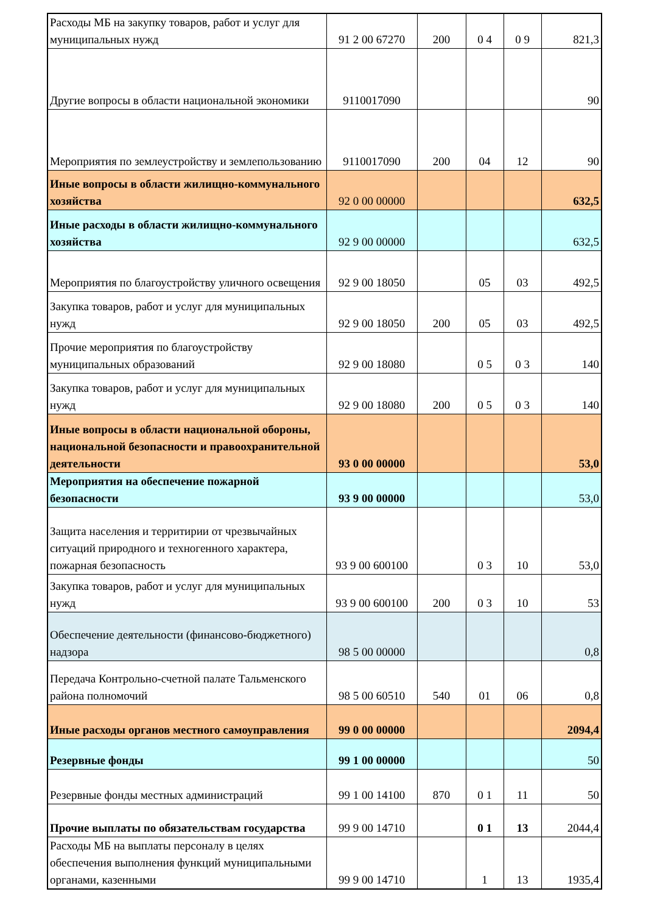| Расходы МБ на закупку товаров, работ и услуг для муниципальных нужд | 91 2 00 67270 | 200 | 0 4 | 0 9 | 821,3 |
| Другие вопросы в области национальной экономики | 9110017090 | | | | 90 |
| Мероприятия по землеустройству и землепользованию | 9110017090 | 200 | 04 | 12 | 90 |
| Иные вопросы в области жилищно-коммунального хозяйства | 92 0 00 00000 | | | | 632,5 |
| Иные расходы в области жилищно-коммунального хозяйства | 92 9 00 00000 | | | | 632,5 |
| Мероприятия по благоустройству уличного освещения | 92 9 00 18050 | | 05 | 03 | 492,5 |
| Закупка товаров, работ и услуг для муниципальных нужд | 92 9 00 18050 | 200 | 05 | 03 | 492,5 |
| Прочие мероприятия по благоустройству муниципальных образований | 92 9 00 18080 | | 0 5 | 0 3 | 140 |
| Закупка товаров, работ и услуг для муниципальных нужд | 92 9 00 18080 | 200 | 0 5 | 0 3 | 140 |
| Иные вопросы в области национальной обороны, национальной безопасности и правоохранительной деятельности | 93 0 00 00000 | | | | 53,0 |
| Мероприятия на обеспечение пожарной безопасности | 93 9 00 00000 | | | | 53,0 |
| Защита населения и территирии от чрезвычайных ситуаций природного и техногенного характера, пожарная безопасность | 93 9 00 600100 | | 0 3 | 10 | 53,0 |
| Закупка товаров, работ и услуг для муниципальных нужд | 93 9 00 600100 | 200 | 0 3 | 10 | 53 |
| Обеспечение деятельности (финансово-бюджетного) надзора | 98 5 00 00000 | | | | 0,8 |
| Передача Контрольно-счетной палате Тальменского района полномочий | 98 5 00 60510 | 540 | 01 | 06 | 0,8 |
| Иные расходы органов местного самоуправления | 99 0 00 00000 | | | | 2094,4 |
| Резервные фонды | 99 1 00 00000 | | | | 50 |
| Резервные фонды местных администраций | 99 1 00 14100 | 870 | 0 1 | 11 | 50 |
| Прочие выплаты по обязательствам государства | 99 9 00 14710 | | 0 1 | 13 | 2044,4 |
| Расходы МБ на выплаты персоналу в целях обеспечения выполнения функций муниципальными органами, казенными | 99 9 00 14710 | | 1 | 13 | 1935,4 |